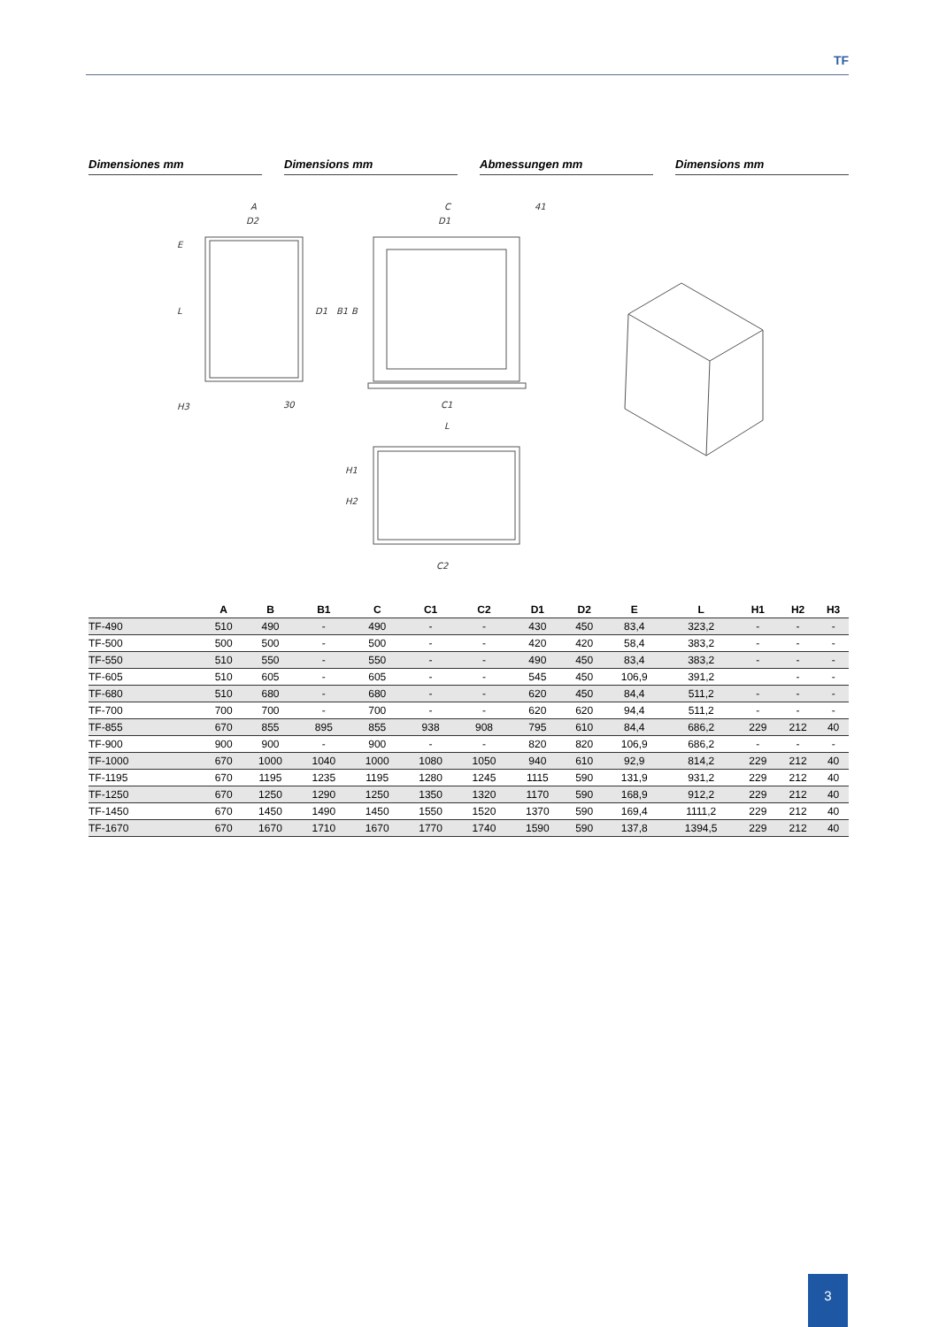TF
Dimensiones mm Dimensions mm Abmessungen mm Dimensions mm
A
D2
C
D1
41
L
E
H3
30
D1
B1
B
C1
L
H1
H2
C2
| | A | B | B1 | C | C1 | C2 | D1 | D2 | E | L | H1 | H2 | H3 |
| --- | --- | --- | --- | --- | --- | --- | --- | --- | --- | --- | --- | --- | --- |
| TF-490 | 510 | 490 | - | 490 | - | - | 430 | 450 | 83,4 | 323,2 | - | - | - |
| TF-500 | 500 | 500 | - | 500 | - | - | 420 | 420 | 58,4 | 383,2 | - | - | - |
| TF-550 | 510 | 550 | - | 550 | - | - | 490 | 450 | 83,4 | 383,2 | - | - | - |
| TF-605 | 510 | 605 | - | 605 | - | - | 545 | 450 | 106,9 | 391,2 | | - | - |
| TF-680 | 510 | 680 | - | 680 | - | - | 620 | 450 | 84,4 | 511,2 | - | - | - |
| TF-700 | 700 | 700 | - | 700 | - | - | 620 | 620 | 94,4 | 511,2 | - | - | - |
| TF-855 | 670 | 855 | 895 | 855 | 938 | 908 | 795 | 610 | 84,4 | 686,2 | 229 | 212 | 40 |
| TF-900 | 900 | 900 | - | 900 | - | - | 820 | 820 | 106,9 | 686,2 | - | - | - |
| TF-1000 | 670 | 1000 | 1040 | 1000 | 1080 | 1050 | 940 | 610 | 92,9 | 814,2 | 229 | 212 | 40 |
| TF-1195 | 670 | 1195 | 1235 | 1195 | 1280 | 1245 | 1115 | 590 | 131,9 | 931,2 | 229 | 212 | 40 |
| TF-1250 | 670 | 1250 | 1290 | 1250 | 1350 | 1320 | 1170 | 590 | 168,9 | 912,2 | 229 | 212 | 40 |
| TF-1450 | 670 | 1450 | 1490 | 1450 | 1550 | 1520 | 1370 | 590 | 169,4 | 1111,2 | 229 | 212 | 40 |
| TF-1670 | 670 | 1670 | 1710 | 1670 | 1770 | 1740 | 1590 | 590 | 137,8 | 1394,5 | 229 | 212 | 40 |
3